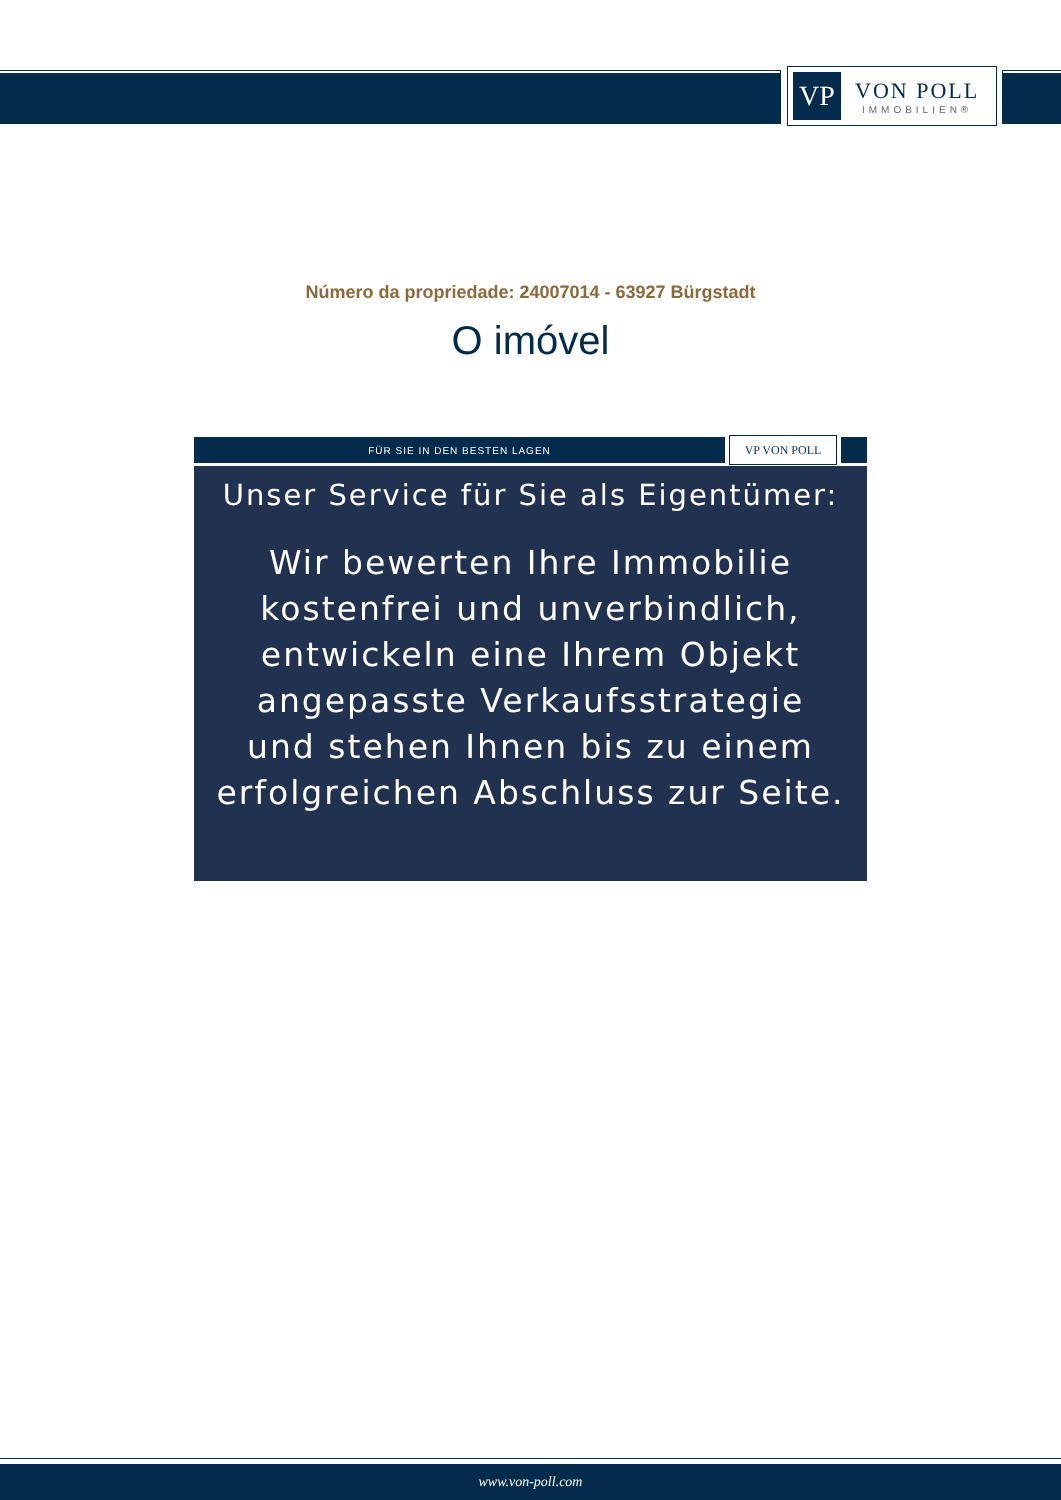VP
VON POLL
IMMOBILIEN®
Número da propriedade: 24007014 - 63927 Bürgstadt
O imóvel
FÜR SIE IN DEN BESTEN LAGEN
VP VON POLL
Unser Service für Sie als Eigentümer:
Wir bewerten Ihre Immobilie
kostenfrei und unverbindlich,
entwickeln eine Ihrem Objekt
angepasste Verkaufsstrategie
und stehen Ihnen bis zu einem
erfolgreichen Abschluss zur Seite.
www.von-poll.com